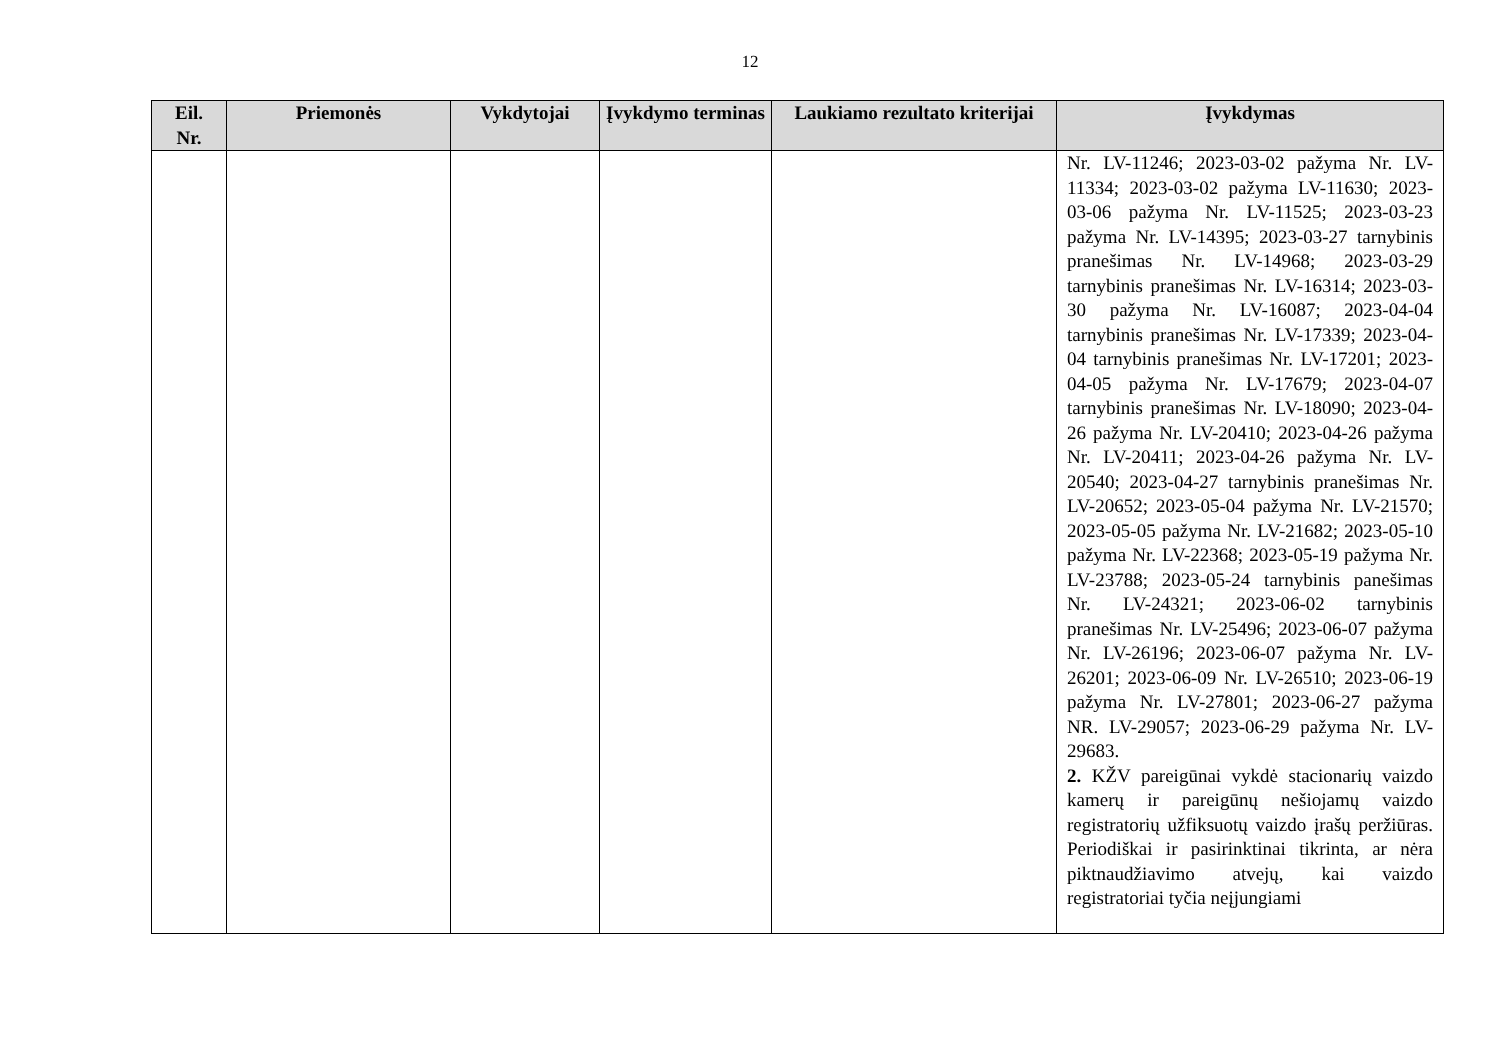12
| Eil. Nr. | Priemonės | Vykdytojai | Įvykdymo terminas | Laukiamo rezultato kriterijai | Įvykdymas |
| --- | --- | --- | --- | --- | --- |
| | | | | | Nr. LV-11246; 2023-03-02 pažyma Nr. LV-11334; 2023-03-02 pažyma LV-11630; 2023-03-06 pažyma Nr. LV-11525; 2023-03-23 pažyma Nr. LV-14395; 2023-03-27 tarnybinis pranešimas Nr. LV-14968; 2023-03-29 tarnybinis pranešimas Nr. LV-16314; 2023-03-30 pažyma Nr. LV-16087; 2023-04-04 tarnybinis pranešimas Nr. LV-17339; 2023-04-04 tarnybinis pranešimas Nr. LV-17201; 2023-04-05 pažyma Nr. LV-17679; 2023-04-07 tarnybinis pranešimas Nr. LV-18090; 2023-04-26 pažyma Nr. LV-20410; 2023-04-26 pažyma Nr. LV-20411; 2023-04-26 pažyma Nr. LV-20540; 2023-04-27 tarnybinis pranešimas Nr. LV-20652; 2023-05-04 pažyma Nr. LV-21570; 2023-05-05 pažyma Nr. LV-21682; 2023-05-10 pažyma Nr. LV-22368; 2023-05-19 pažyma Nr. LV-23788; 2023-05-24 tarnybinis panešimas Nr. LV-24321; 2023-06-02 tarnybinis pranešimas Nr. LV-25496; 2023-06-07 pažyma Nr. LV-26196; 2023-06-07 pažyma Nr. LV-26201; 2023-06-09 Nr. LV-26510; 2023-06-19 pažyma Nr. LV-27801; 2023-06-27 pažyma NR. LV-29057; 2023-06-29 pažyma Nr. LV-29683. 2. KŽV pareigūnai vykdė stacionarių vaizdo kamerų ir pareigūnų nešiojamų vaizdo registratorių užfiksuotų vaizdo įrašų peržiūras. Periodiškai ir pasirinktinai tikrinta, ar nėra piktnaudžiavimo atvejų, kai vaizdo registratoriai tyčia neįjungiami |